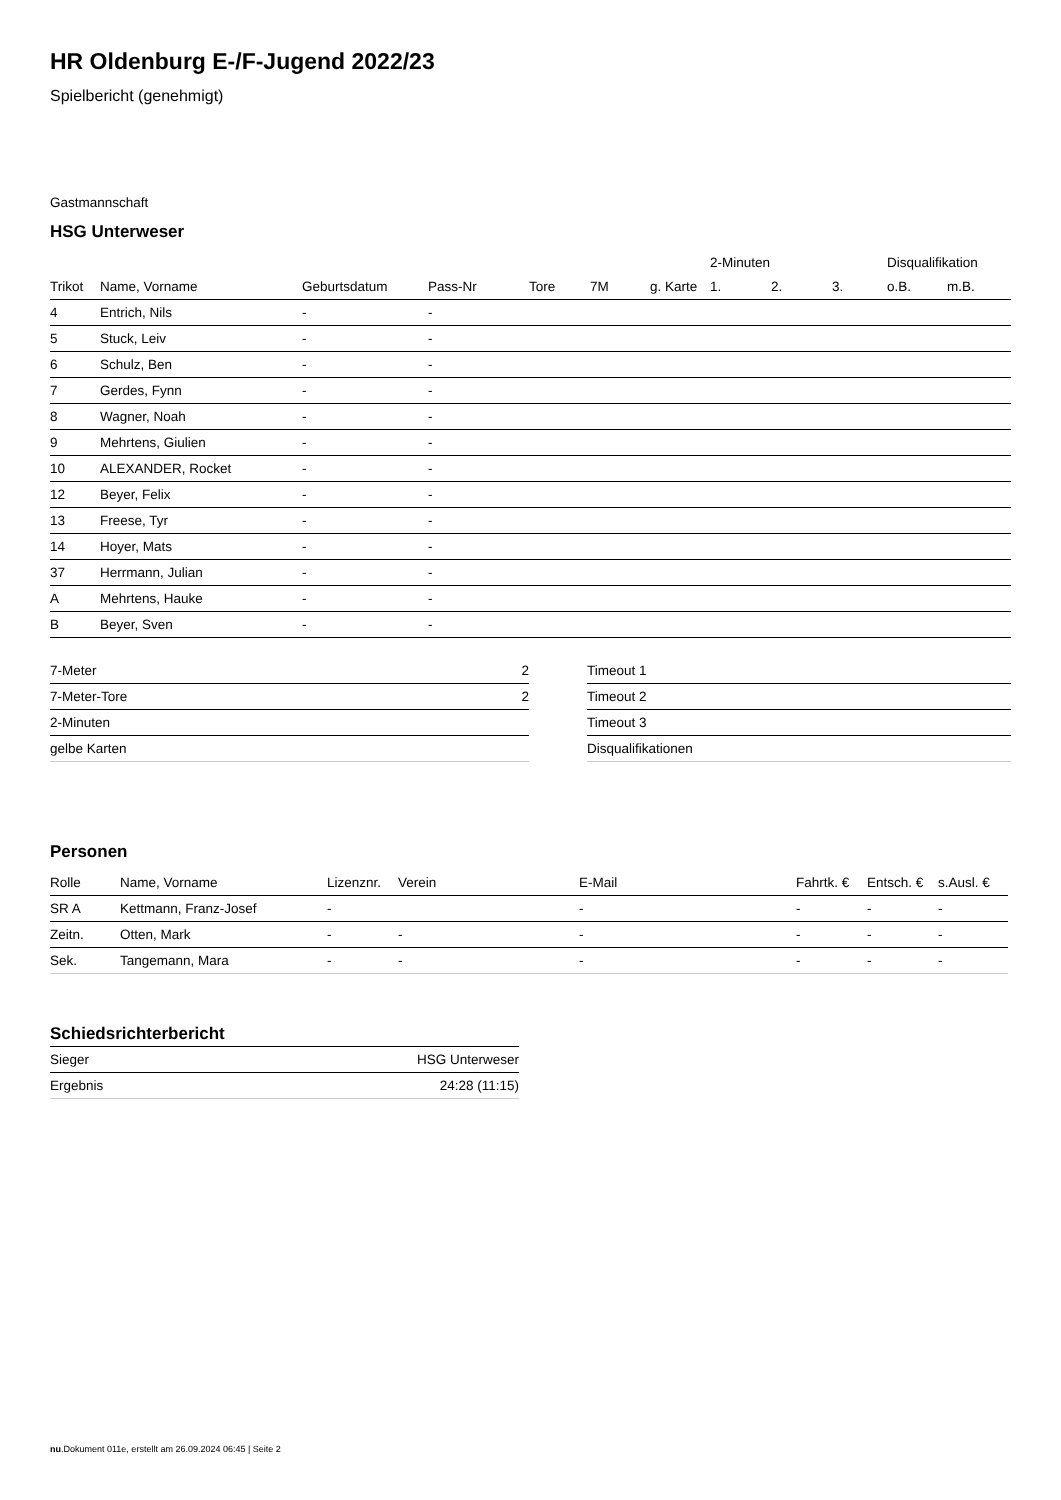HR Oldenburg E-/F-Jugend 2022/23
Spielbericht (genehmigt)
Gastmannschaft
HSG Unterweser
| | | | | | | | 2-Minuten | | | Disqualifikation | |
| --- | --- | --- | --- | --- | --- | --- | --- | --- | --- | --- | --- |
| Trikot | Name, Vorname | Geburtsdatum | Pass-Nr | Tore | 7M | g. Karte | 1. | 2. | 3. | o.B. | m.B. |
| 4 | Entrich, Nils | - | - | | | | | | | | |
| 5 | Stuck, Leiv | - | - | | | | | | | | |
| 6 | Schulz, Ben | - | - | | | | | | | | |
| 7 | Gerdes, Fynn | - | - | | | | | | | | |
| 8 | Wagner, Noah | - | - | | | | | | | | |
| 9 | Mehrtens, Giulien | - | - | | | | | | | | |
| 10 | ALEXANDER, Rocket | - | - | | | | | | | | |
| 12 | Beyer, Felix | - | - | | | | | | | | |
| 13 | Freese, Tyr | - | - | | | | | | | | |
| 14 | Hoyer, Mats | - | - | | | | | | | | |
| 37 | Herrmann, Julian | - | - | | | | | | | | |
| A | Mehrtens, Hauke | - | - | | | | | | | | |
| B | Beyer, Sven | - | - | | | | | | | | |
| 7-Meter | 2 |
| 7-Meter-Tore | 2 |
| 2-Minuten | |
| gelbe Karten | |
| Timeout 1 |
| Timeout 2 |
| Timeout 3 |
| Disqualifikationen |
Personen
| Rolle | Name, Vorname | Lizenznr. | Verein | E-Mail | Fahrtk. € | Entsch. € | s.Ausl. € |
| --- | --- | --- | --- | --- | --- | --- | --- |
| SR A | Kettmann, Franz-Josef | - | | - | - | - | - |
| Zeitn. | Otten, Mark | - | - | - | - | - | - |
| Sek. | Tangemann, Mara | - | - | - | - | - | - |
Schiedsrichterbericht
| Sieger | HSG Unterweser |
| Ergebnis | 24:28 (11:15) |
nu.Dokument 011e, erstellt am 26.09.2024 06:45 | Seite 2